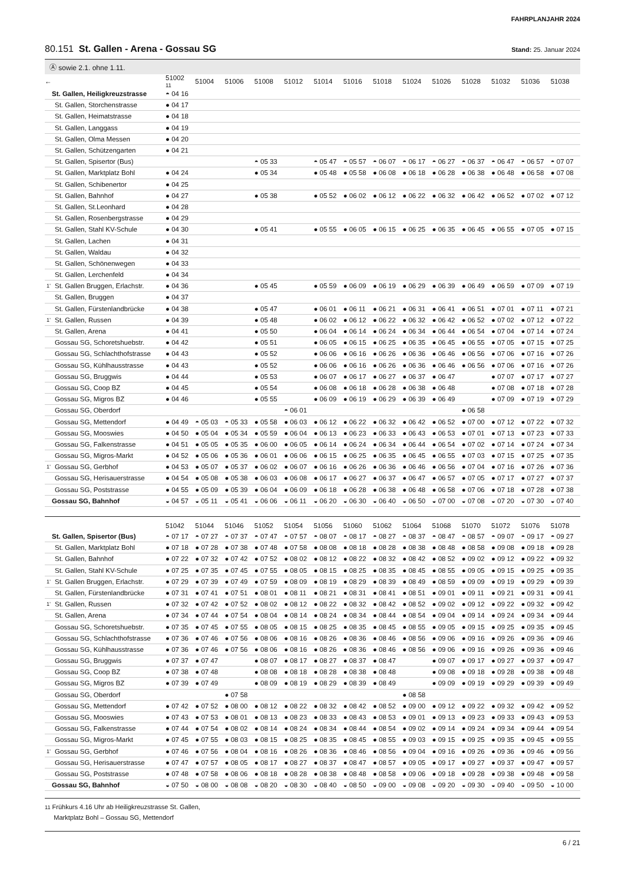FAHRPLANJAHR 2024
80.151 St. Gallen - Arena - Gossau SG
Stand: 25. Januar 2024
Ⓐ sowie 2.1. ohne 1.11.
| ← | | 51002 11 | 51004 | 51006 | 51008 | 51012 | 51014 | 51016 | 51018 | 51024 | 51026 | 51028 | 51032 | 51036 | 51038 |
| --- | --- | --- | --- | --- | --- | --- | --- | --- | --- | --- | --- | --- | --- | --- | --- |
| | St. Gallen, Heiligkreuzstrasse | ◓ 04 16 | | | | | | | | | | | | | |
| | St. Gallen, Storchenstrasse | ● 04 17 | | | | | | | | | | | | | |
| | St. Gallen, Heimatstrasse | ● 04 18 | | | | | | | | | | | | | |
| | St. Gallen, Langgass | ● 04 19 | | | | | | | | | | | | | |
| | St. Gallen, Olma Messen | ● 04 20 | | | | | | | | | | | | | |
| | St. Gallen, Schützengarten | ● 04 21 | | | | | | | | | | | | | |
| | St. Gallen, Spisertor (Bus) | | | | ◓ 05 33 | | ◓ 05 47 | ◓ 05 57 | ◓ 06 07 | ◓ 06 17 | ◓ 06 27 | ◓ 06 37 | ◓ 06 47 | ◓ 06 57 | ◓ 07 07 |
| | St. Gallen, Marktplatz Bohl | ● 04 24 | | | ● 05 34 | | ● 05 48 | ● 05 58 | ● 06 08 | ● 06 18 | ● 06 28 | ● 06 38 | ● 06 48 | ● 06 58 | ● 07 08 |
| | St. Gallen, Schibenertor | ● 04 25 | | | | | | | | | | | | | |
| | St. Gallen, Bahnhof | ● 04 27 | | | ● 05 38 | | ● 05 52 | ● 06 02 | ● 06 12 | ● 06 22 | ● 06 32 | ● 06 42 | ● 06 52 | ● 07 02 | ● 07 12 |
| | St. Gallen, St.Leonhard | ● 04 28 | | | | | | | | | | | | | |
| | St. Gallen, Rosenbergstrasse | ● 04 29 | | | | | | | | | | | | | |
| | St. Gallen, Stahl KV-Schule | ● 04 30 | | | ● 05 41 | | ● 05 55 | ● 06 05 | ● 06 15 | ● 06 25 | ● 06 35 | ● 06 45 | ● 06 55 | ● 07 05 | ● 07 15 |
| | St. Gallen, Lachen | ● 04 31 | | | | | | | | | | | | | |
| | St. Gallen, Waldau | ● 04 32 | | | | | | | | | | | | | |
| | St. Gallen, Schönenwegen | ● 04 33 | | | | | | | | | | | | | |
| | St. Gallen, Lerchenfeld | ● 04 34 | | | | | | | | | | | | | |
| 1’ | St. Gallen Bruggen, Erlachstr. | ● 04 36 | | | ● 05 45 | | ● 05 59 | ● 06 09 | ● 06 19 | ● 06 29 | ● 06 39 | ● 06 49 | ● 06 59 | ● 07 09 | ● 07 19 |
| | St. Gallen, Bruggen | ● 04 37 | | | | | | | | | | | | | |
| | St. Gallen, Fürstenlandbrücke | ● 04 38 | | | ● 05 47 | | ● 06 01 | ● 06 11 | ● 06 21 | ● 06 31 | ● 06 41 | ● 06 51 | ● 07 01 | ● 07 11 | ● 07 21 |
| 1’ | St. Gallen, Russen | ● 04 39 | | | ● 05 48 | | ● 06 02 | ● 06 12 | ● 06 22 | ● 06 32 | ● 06 42 | ● 06 52 | ● 07 02 | ● 07 12 | ● 07 22 |
| | St. Gallen, Arena | ● 04 41 | | | ● 05 50 | | ● 06 04 | ● 06 14 | ● 06 24 | ● 06 34 | ● 06 44 | ● 06 54 | ● 07 04 | ● 07 14 | ● 07 24 |
| | Gossau SG, Schoretshuebstr. | ● 04 42 | | | ● 05 51 | | ● 06 05 | ● 06 15 | ● 06 25 | ● 06 35 | ● 06 45 | ● 06 55 | ● 07 05 | ● 07 15 | ● 07 25 |
| | Gossau SG, Schlachthofstrasse | ● 04 43 | | | ● 05 52 | | ● 06 06 | ● 06 16 | ● 06 26 | ● 06 36 | ● 06 46 | ● 06 56 | ● 07 06 | ● 07 16 | ● 07 26 |
| | Gossau SG, Kühlhausstrasse | ● 04 43 | | | ● 05 52 | | ● 06 06 | ● 06 16 | ● 06 26 | ● 06 36 | ● 06 46 | ● 06 56 | ● 07 06 | ● 07 16 | ● 07 26 |
| | Gossau SG, Bruggwis | ● 04 44 | | | ● 05 53 | | ● 06 07 | ● 06 17 | ● 06 27 | ● 06 37 | ● 06 47 | | ● 07 07 | ● 07 17 | ● 07 27 |
| | Gossau SG, Coop BZ | ● 04 45 | | | ● 05 54 | | ● 06 08 | ● 06 18 | ● 06 28 | ● 06 38 | ● 06 48 | | ● 07 08 | ● 07 18 | ● 07 28 |
| | Gossau SG, Migros BZ | ● 04 46 | | | ● 05 55 | | ● 06 09 | ● 06 19 | ● 06 29 | ● 06 39 | ● 06 49 | | ● 07 09 | ● 07 19 | ● 07 29 |
| | Gossau SG, Oberdorf | | | | | ◓ 06 01 | | | | | | ● 06 58 | | | |
| | Gossau SG, Mettendorf | ● 04 49 | ◓ 05 03 | ◓ 05 33 | ● 05 58 | ● 06 03 | ● 06 12 | ● 06 22 | ● 06 32 | ● 06 42 | ● 06 52 | ● 07 00 | ● 07 12 | ● 07 22 | ● 07 32 |
| | Gossau SG, Mooswies | ● 04 50 | ● 05 04 | ● 05 34 | ● 05 59 | ● 06 04 | ● 06 13 | ● 06 23 | ● 06 33 | ● 06 43 | ● 06 53 | ● 07 01 | ● 07 13 | ● 07 23 | ● 07 33 |
| | Gossau SG, Falkenstrasse | ● 04 51 | ● 05 05 | ● 05 35 | ● 06 00 | ● 06 05 | ● 06 14 | ● 06 24 | ● 06 34 | ● 06 44 | ● 06 54 | ● 07 02 | ● 07 14 | ● 07 24 | ● 07 34 |
| | Gossau SG, Migros-Markt | ● 04 52 | ● 05 06 | ● 05 36 | ● 06 01 | ● 06 06 | ● 06 15 | ● 06 25 | ● 06 35 | ● 06 45 | ● 06 55 | ● 07 03 | ● 07 15 | ● 07 25 | ● 07 35 |
| 1’ | Gossau SG, Gerbhof | ● 04 53 | ● 05 07 | ● 05 37 | ● 06 02 | ● 06 07 | ● 06 16 | ● 06 26 | ● 06 36 | ● 06 46 | ● 06 56 | ● 07 04 | ● 07 16 | ● 07 26 | ● 07 36 |
| | Gossau SG, Herisauerstrasse | ● 04 54 | ● 05 08 | ● 05 38 | ● 06 03 | ● 06 08 | ● 06 17 | ● 06 27 | ● 06 37 | ● 06 47 | ● 06 57 | ● 07 05 | ● 07 17 | ● 07 27 | ● 07 37 |
| | Gossau SG, Poststrasse | ● 04 55 | ● 05 09 | ● 05 39 | ● 06 04 | ● 06 09 | ● 06 18 | ● 06 28 | ● 06 38 | ● 06 48 | ● 06 58 | ● 07 06 | ● 07 18 | ● 07 28 | ● 07 38 |
| | Gossau SG, Bahnhof | ◒ 04 57 | ◒ 05 11 | ◒ 05 41 | ◒ 06 06 | ◒ 06 11 | ◒ 06 20 | ◒ 06 30 | ◒ 06 40 | ◒ 06 50 | ◒ 07 00 | ◒ 07 08 | ◒ 07 20 | ◒ 07 30 | ◒ 07 40 |
| | | 51042 | 51044 | 51046 | 51052 | 51054 | 51056 | 51060 | 51062 | 51064 | 51068 | 51070 | 51072 | 51076 | 51078 |
| --- | --- | --- | --- | --- | --- | --- | --- | --- | --- | --- | --- | --- | --- | --- | --- |
| | St. Gallen, Spisertor (Bus) | ◓ 07 17 | ◓ 07 27 | ◓ 07 37 | ◓ 07 47 | ◓ 07 57 | ◓ 08 07 | ◓ 08 17 | ◓ 08 27 | ◓ 08 37 | ◓ 08 47 | ◓ 08 57 | ◓ 09 07 | ◓ 09 17 | ◓ 09 27 |
| | St. Gallen, Marktplatz Bohl | ● 07 18 | ● 07 28 | ● 07 38 | ● 07 48 | ● 07 58 | ● 08 08 | ● 08 18 | ● 08 28 | ● 08 38 | ● 08 48 | ● 08 58 | ● 09 08 | ● 09 18 | ● 09 28 |
| | St. Gallen, Bahnhof | ● 07 22 | ● 07 32 | ● 07 42 | ● 07 52 | ● 08 02 | ● 08 12 | ● 08 22 | ● 08 32 | ● 08 42 | ● 08 52 | ● 09 02 | ● 09 12 | ● 09 22 | ● 09 32 |
| | St. Gallen, Stahl KV-Schule | ● 07 25 | ● 07 35 | ● 07 45 | ● 07 55 | ● 08 05 | ● 08 15 | ● 08 25 | ● 08 35 | ● 08 45 | ● 08 55 | ● 09 05 | ● 09 15 | ● 09 25 | ● 09 35 |
| 1’ | St. Gallen Bruggen, Erlachstr. | ● 07 29 | ● 07 39 | ● 07 49 | ● 07 59 | ● 08 09 | ● 08 19 | ● 08 29 | ● 08 39 | ● 08 49 | ● 08 59 | ● 09 09 | ● 09 19 | ● 09 29 | ● 09 39 |
| | St. Gallen, Fürstenlandbrücke | ● 07 31 | ● 07 41 | ● 07 51 | ● 08 01 | ● 08 11 | ● 08 21 | ● 08 31 | ● 08 41 | ● 08 51 | ● 09 01 | ● 09 11 | ● 09 21 | ● 09 31 | ● 09 41 |
| 1’ | St. Gallen, Russen | ● 07 32 | ● 07 42 | ● 07 52 | ● 08 02 | ● 08 12 | ● 08 22 | ● 08 32 | ● 08 42 | ● 08 52 | ● 09 02 | ● 09 12 | ● 09 22 | ● 09 32 | ● 09 42 |
| | St. Gallen, Arena | ● 07 34 | ● 07 44 | ● 07 54 | ● 08 04 | ● 08 14 | ● 08 24 | ● 08 34 | ● 08 44 | ● 08 54 | ● 09 04 | ● 09 14 | ● 09 24 | ● 09 34 | ● 09 44 |
| | Gossau SG, Schoretshuebstr. | ● 07 35 | ● 07 45 | ● 07 55 | ● 08 05 | ● 08 15 | ● 08 25 | ● 08 35 | ● 08 45 | ● 08 55 | ● 09 05 | ● 09 15 | ● 09 25 | ● 09 35 | ● 09 45 |
| | Gossau SG, Schlachthofstrasse | ● 07 36 | ● 07 46 | ● 07 56 | ● 08 06 | ● 08 16 | ● 08 26 | ● 08 36 | ● 08 46 | ● 08 56 | ● 09 06 | ● 09 16 | ● 09 26 | ● 09 36 | ● 09 46 |
| | Gossau SG, Kühlhausstrasse | ● 07 36 | ● 07 46 | ● 07 56 | ● 08 06 | ● 08 16 | ● 08 26 | ● 08 36 | ● 08 46 | ● 08 56 | ● 09 06 | ● 09 16 | ● 09 26 | ● 09 36 | ● 09 46 |
| | Gossau SG, Bruggwis | ● 07 37 | ● 07 47 | | ● 08 07 | ● 08 17 | ● 08 27 | ● 08 37 | ● 08 47 | | ● 09 07 | ● 09 17 | ● 09 27 | ● 09 37 | ● 09 47 |
| | Gossau SG, Coop BZ | ● 07 38 | ● 07 48 | | ● 08 08 | ● 08 18 | ● 08 28 | ● 08 38 | ● 08 48 | | ● 09 08 | ● 09 18 | ● 09 28 | ● 09 38 | ● 09 48 |
| | Gossau SG, Migros BZ | ● 07 39 | ● 07 49 | | ● 08 09 | ● 08 19 | ● 08 29 | ● 08 39 | ● 08 49 | | ● 09 09 | ● 09 19 | ● 09 29 | ● 09 39 | ● 09 49 |
| | Gossau SG, Oberdorf | | | ● 07 58 | | | | | | ● 08 58 | | | | | |
| | Gossau SG, Mettendorf | ● 07 42 | ● 07 52 | ● 08 00 | ● 08 12 | ● 08 22 | ● 08 32 | ● 08 42 | ● 08 52 | ● 09 00 | ● 09 12 | ● 09 22 | ● 09 32 | ● 09 42 | ● 09 52 |
| | Gossau SG, Mooswies | ● 07 43 | ● 07 53 | ● 08 01 | ● 08 13 | ● 08 23 | ● 08 33 | ● 08 43 | ● 08 53 | ● 09 01 | ● 09 13 | ● 09 23 | ● 09 33 | ● 09 43 | ● 09 53 |
| | Gossau SG, Falkenstrasse | ● 07 44 | ● 07 54 | ● 08 02 | ● 08 14 | ● 08 24 | ● 08 34 | ● 08 44 | ● 08 54 | ● 09 02 | ● 09 14 | ● 09 24 | ● 09 34 | ● 09 44 | ● 09 54 |
| | Gossau SG, Migros-Markt | ● 07 45 | ● 07 55 | ● 08 03 | ● 08 15 | ● 08 25 | ● 08 35 | ● 08 45 | ● 08 55 | ● 09 03 | ● 09 15 | ● 09 25 | ● 09 35 | ● 09 45 | ● 09 55 |
| 1’ | Gossau SG, Gerbhof | ● 07 46 | ● 07 56 | ● 08 04 | ● 08 16 | ● 08 26 | ● 08 36 | ● 08 46 | ● 08 56 | ● 09 04 | ● 09 16 | ● 09 26 | ● 09 36 | ● 09 46 | ● 09 56 |
| | Gossau SG, Herisauerstrasse | ● 07 47 | ● 07 57 | ● 08 05 | ● 08 17 | ● 08 27 | ● 08 37 | ● 08 47 | ● 08 57 | ● 09 05 | ● 09 17 | ● 09 27 | ● 09 37 | ● 09 47 | ● 09 57 |
| | Gossau SG, Poststrasse | ● 07 48 | ● 07 58 | ● 08 06 | ● 08 18 | ● 08 28 | ● 08 38 | ● 08 48 | ● 08 58 | ● 09 06 | ● 09 18 | ● 09 28 | ● 09 38 | ● 09 48 | ● 09 58 |
| | Gossau SG, Bahnhof | ◒ 07 50 | ◒ 08 00 | ◒ 08 08 | ◒ 08 20 | ◒ 08 30 | ◒ 08 40 | ◒ 08 50 | ◒ 09 00 | ◒ 09 08 | ◒ 09 20 | ◒ 09 30 | ◒ 09 40 | ◒ 09 50 | ◒ 10 00 |
11 Frühkurs 4.16 Uhr ab Heiligkreuzstrasse St. Gallen,
Marktplatz Bohl – Gossau SG, Mettendorf
6 / 21